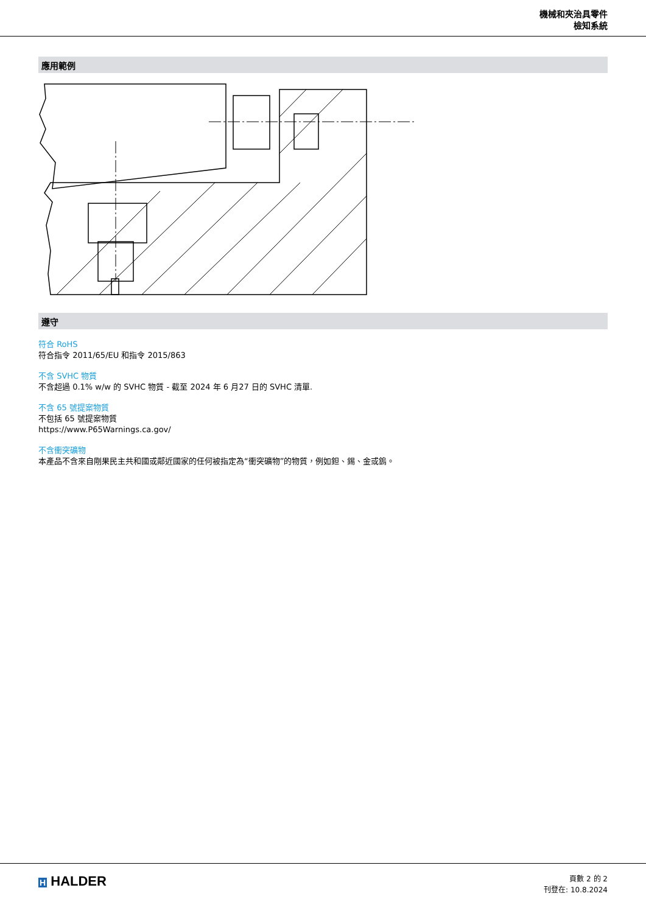機械和夾治具零件
檢知系統
應用範例
遵守
符合 RoHS
符合指令 2011/65/EU 和指令 2015/863
不含 SVHC 物質
不含超過 0.1% w/w 的 SVHC 物質 - 截至 2024 年 6 月27 日的 SVHC 清單.
不含 65 號提案物質
不包括 65 號提案物質
https://www.P65Warnings.ca.gov/
不含衝突礦物
本產品不含來自剛果民主共和國或鄰近國家的任何被指定為“衝突礦物”的物質，例如鉭、錫、金或鎢。
H HALDER
頁數 2 的 2
刊登在: 10.8.2024